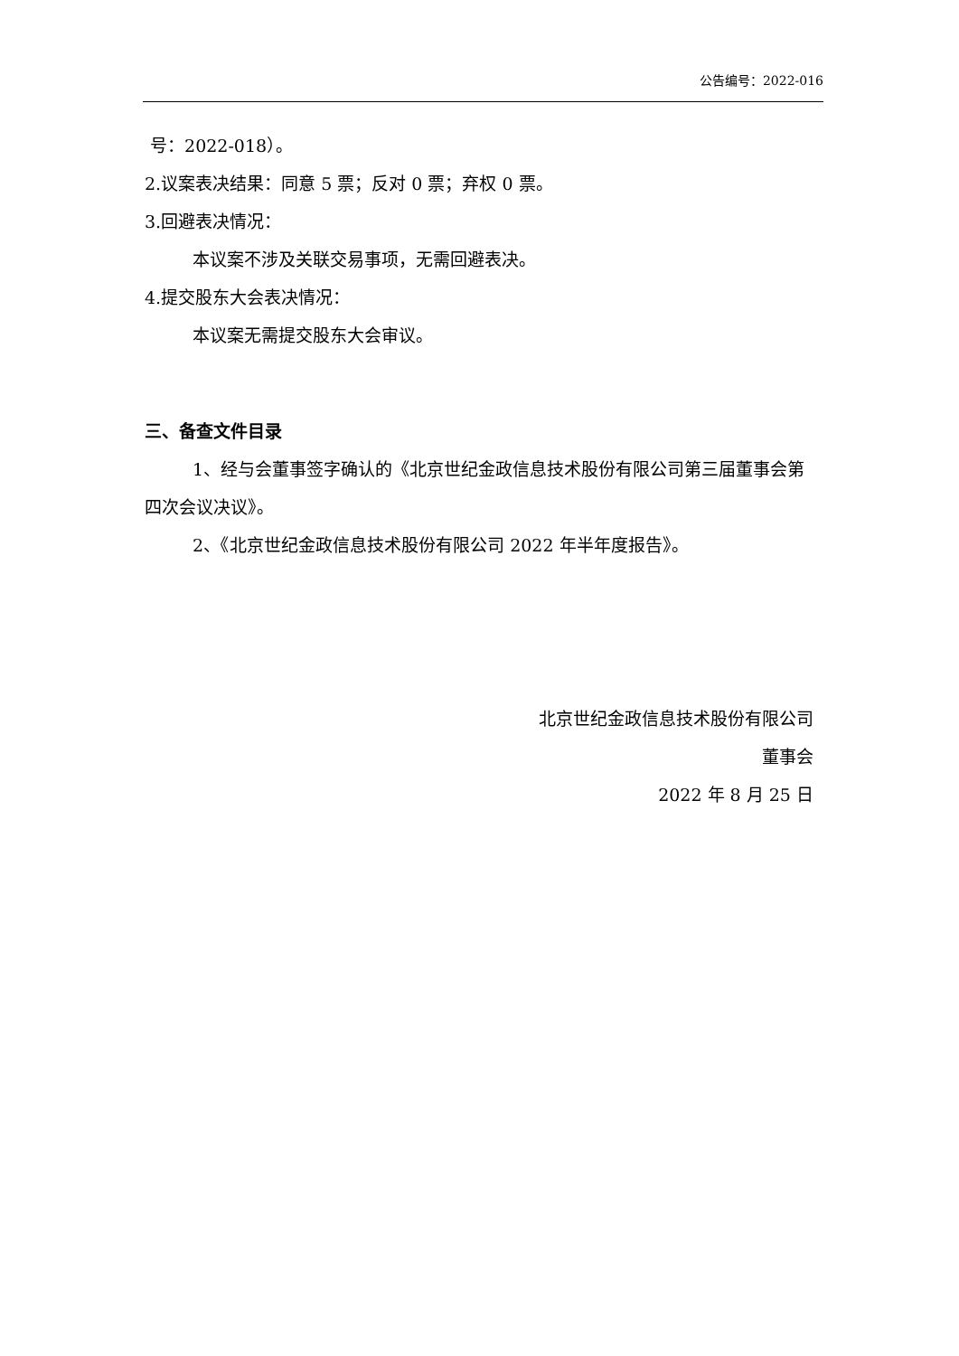公告编号：2022-016
号：2022-018）。
2.议案表决结果：同意 5 票；反对 0 票；弃权 0 票。
3.回避表决情况：
本议案不涉及关联交易事项，无需回避表决。
4.提交股东大会表决情况：
本议案无需提交股东大会审议。
三、备查文件目录
1、经与会董事签字确认的《北京世纪金政信息技术股份有限公司第三届董事会第四次会议决议》。
2、《北京世纪金政信息技术股份有限公司 2022 年半年度报告》。
北京世纪金政信息技术股份有限公司
董事会
2022 年 8 月 25 日